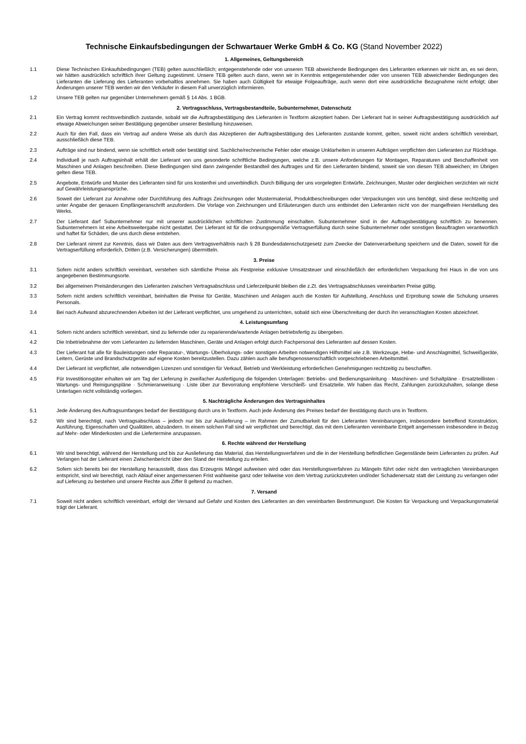Technische Einkaufsbedingungen der Schwartauer Werke GmbH & Co. KG (Stand November 2022)
1. Allgemeines, Geltungsbereich
1.1 Diese Technischen Einkaufsbedingungen (TEB) gelten ausschließlich; entgegenstehende oder von unseren TEB abweichende Bedingungen des Lieferanten erkennen wir nicht an, es sei denn, wir hätten ausdrücklich schriftlich ihrer Geltung zugestimmt. Unsere TEB gelten auch dann, wenn wir in Kenntnis entgegenstehender oder von unseren TEB abweichender Bedingungen des Lieferanten die Lieferung des Lieferanten vorbehaltlos annehmen. Sie haben auch Gültigkeit für etwaige Folgeaufträge, auch wenn dort eine ausdrückliche Bezugnahme nicht erfolgt; über Änderungen unserer TEB werden wir den Verkäufer in diesem Fall unverzüglich informieren.
1.2 Unsere TEB gelten nur gegenüber Unternehmern gemäß § 14 Abs. 1 BGB.
2. Vertragsschluss, Vertragsbestandteile, Subunternehmer, Datenschutz
2.1 Ein Vertrag kommt rechtsverbindlich zustande, sobald wir die Auftragsbestätigung des Lieferanten in Textform akzeptiert haben. Der Lieferant hat in seiner Auftragsbestätigung ausdrücklich auf etwaige Abweichungen seiner Bestätigung gegenüber unserer Bestellung hinzuweisen.
2.2 Auch für den Fall, dass ein Vertrag auf andere Weise als durch das Akzeptieren der Auftragsbestätigung des Lieferanten zustande kommt, gelten, soweit nicht anders schriftlich vereinbart, ausschließlich diese TEB.
2.3 Aufträge sind nur bindend, wenn sie schriftlich erteilt oder bestätigt sind. Sachliche/rechnerische Fehler oder etwaige Unklarheiten in unseren Aufträgen verpflichten den Lieferanten zur Rückfrage.
2.4 Individuell je nach Auftragsinhalt erhält der Lieferant von uns gesonderte schriftliche Bedingungen, welche z.B. unsere Anforderungen für Montagen, Reparaturen und Beschaffenheit von Maschinen und Anlagen beschreiben. Diese Bedingungen sind dann zwingender Bestandteil des Auftrages und für den Lieferanten bindend, soweit sie von diesen TEB abweichen; im Übrigen gelten diese TEB.
2.5 Angebote, Entwürfe und Muster des Lieferanten sind für uns kostenfrei und unverbindlich. Durch Billigung der uns vorgelegten Entwürfe, Zeichnungen, Muster oder dergleichen verzichten wir nicht auf Gewährleistungsansprüche.
2.6 Soweit der Lieferant zur Annahme oder Durchführung des Auftrags Zeichnungen oder Mustermaterial, Produktbeschreibungen oder Verpackungen von uns benötigt, sind diese rechtzeitig und unter Angabe der genauen Empfängeranschrift anzufordern. Die Vorlage von Zeichnungen und Erläuterungen durch uns entbindet den Lieferanten nicht von der mangelfreien Herstellung des Werks.
2.7 Der Lieferant darf Subunternehmer nur mit unserer ausdrücklichen schriftlichen Zustimmung einschalten. Subunternehmer sind in der Auftragsbestätigung schriftlich zu benennen. Subunternehmern ist eine Arbeitsweitergabe nicht gestattet. Der Lieferant ist für die ordnungsgemäße Vertragserfüllung durch seine Subunternehmer oder sonstigen Beauftragten verantwortlich und haftet für Schäden, die uns durch diese entstehen.
2.8 Der Lieferant nimmt zur Kenntnis, dass wir Daten aus dem Vertragsverhältnis nach § 28 Bundesdatenschutzgesetz zum Zwecke der Datenverarbeitung speichern und die Daten, soweit für die Vertragserfüllung erforderlich, Dritten (z.B. Versicherungen) übermitteln.
3. Preise
3.1 Sofern nicht anders schriftlich vereinbart, verstehen sich sämtliche Preise als Festpreise exklusive Umsatzsteuer und einschließlich der erforderlichen Verpackung frei Haus in die von uns angegebenen Bestimmungsorte.
3.2 Bei allgemeinen Preisänderungen des Lieferanten zwischen Vertragsabschluss und Lieferzeitpunkt bleiben die z.Zt. des Vertragsabschlusses vereinbarten Preise gültig.
3.3 Sofern nicht anders schriftlich vereinbart, beinhalten die Preise für Geräte, Maschinen und Anlagen auch die Kosten für Aufstellung, Anschluss und Erprobung sowie die Schulung unseres Personals.
3.4 Bei nach Aufwand abzurechnenden Arbeiten ist der Lieferant verpflichtet, uns umgehend zu unterrichten, sobald sich eine Überschreitung der durch ihn veranschlagten Kosten abzeichnet.
4. Leistungsumfang
4.1 Sofern nicht anders schriftlich vereinbart, sind zu liefernde oder zu reparierende/wartende Anlagen betriebsfertig zu übergeben.
4.2 Die Inbetriebnahme der vom Lieferanten zu liefernden Maschinen, Geräte und Anlagen erfolgt durch Fachpersonal des Lieferanten auf dessen Kosten.
4.3 Der Lieferant hat alle für Bauleistungen oder Reparatur-, Wartungs- Überholungs- oder sonstigen Arbeiten notwendigen Hilfsmittel wie z.B. Werkzeuge, Hebe- und Anschlagmittel, Schweißgeräte, Leitern, Gerüste und Brandschutzgeräte auf eigene Kosten bereitzustellen. Dazu zählen auch alle berufsgenossenschaftlich vorgeschriebenen Arbeitsmittel.
4.4 Der Lieferant ist verpflichtet, alle notwendigen Lizenzen und sonstigen für Verkauf, Betrieb und Werkleistung erforderlichen Genehmigungen rechtzeitig zu beschaffen.
4.5 Für Investitionsgüter erhalten wir am Tag der Lieferung in zweifacher Ausfertigung die folgenden Unterlagen: Betriebs- und Bedienungsanleitung · Maschinen- und Schaltpläne · Ersatzteillisten · Wartungs- und Reinigungspläne · Schmieranweisung · Liste über zur Bevorratung empfohlene Verschleiß- und Ersatzteile. Wir haben das Recht, Zahlungen zurückzuhalten, solange diese Unterlagen nicht vollständig vorliegen.
5. Nachträgliche Änderungen des Vertragsinhaltes
5.1 Jede Änderung des Auftragsumfanges bedarf der Bestätigung durch uns in Textform. Auch jede Änderung des Preises bedarf der Bestätigung durch uns in Textform.
5.2 Wir sind berechtigt, nach Vertragsabschluss – jedoch nur bis zur Auslieferung – im Rahmen der Zumutbarkeit für den Lieferanten Vereinbarungen, insbesondere betreffend Konstruktion, Ausführung, Eigenschaften und Qualitäten, abzuändern. In einem solchen Fall sind wir verpflichtet und berechtigt, das mit dem Lieferanten vereinbarte Entgelt angemessen insbesondere in Bezug auf Mehr- oder Minderkosten und die Liefertermine anzupassen.
6. Rechte während der Herstellung
6.1 Wir sind berechtigt, während der Herstellung und bis zur Auslieferung das Material, das Herstellungsverfahren und die in der Herstellung befindlichen Gegenstände beim Lieferanten zu prüfen. Auf Verlangen hat der Lieferant einen Zwischenbericht über den Stand der Herstellung zu erteilen.
6.2 Sofern sich bereits bei der Herstellung herausstellt, dass das Erzeugnis Mängel aufweisen wird oder das Herstellungsverfahren zu Mängeln führt oder nicht den vertraglichen Vereinbarungen entspricht, sind wir berechtigt, nach Ablauf einer angemessenen Frist wahlweise ganz oder teilweise von dem Vertrag zurückzutreten und/oder Schadenersatz statt der Leistung zu verlangen oder auf Lieferung zu bestehen und unsere Rechte aus Ziffer 8 geltend zu machen.
7. Versand
7.1 Soweit nicht anders schriftlich vereinbart, erfolgt der Versand auf Gefahr und Kosten des Lieferanten an den vereinbarten Bestimmungsort. Die Kosten für Verpackung und Verpackungsmaterial trägt der Lieferant.